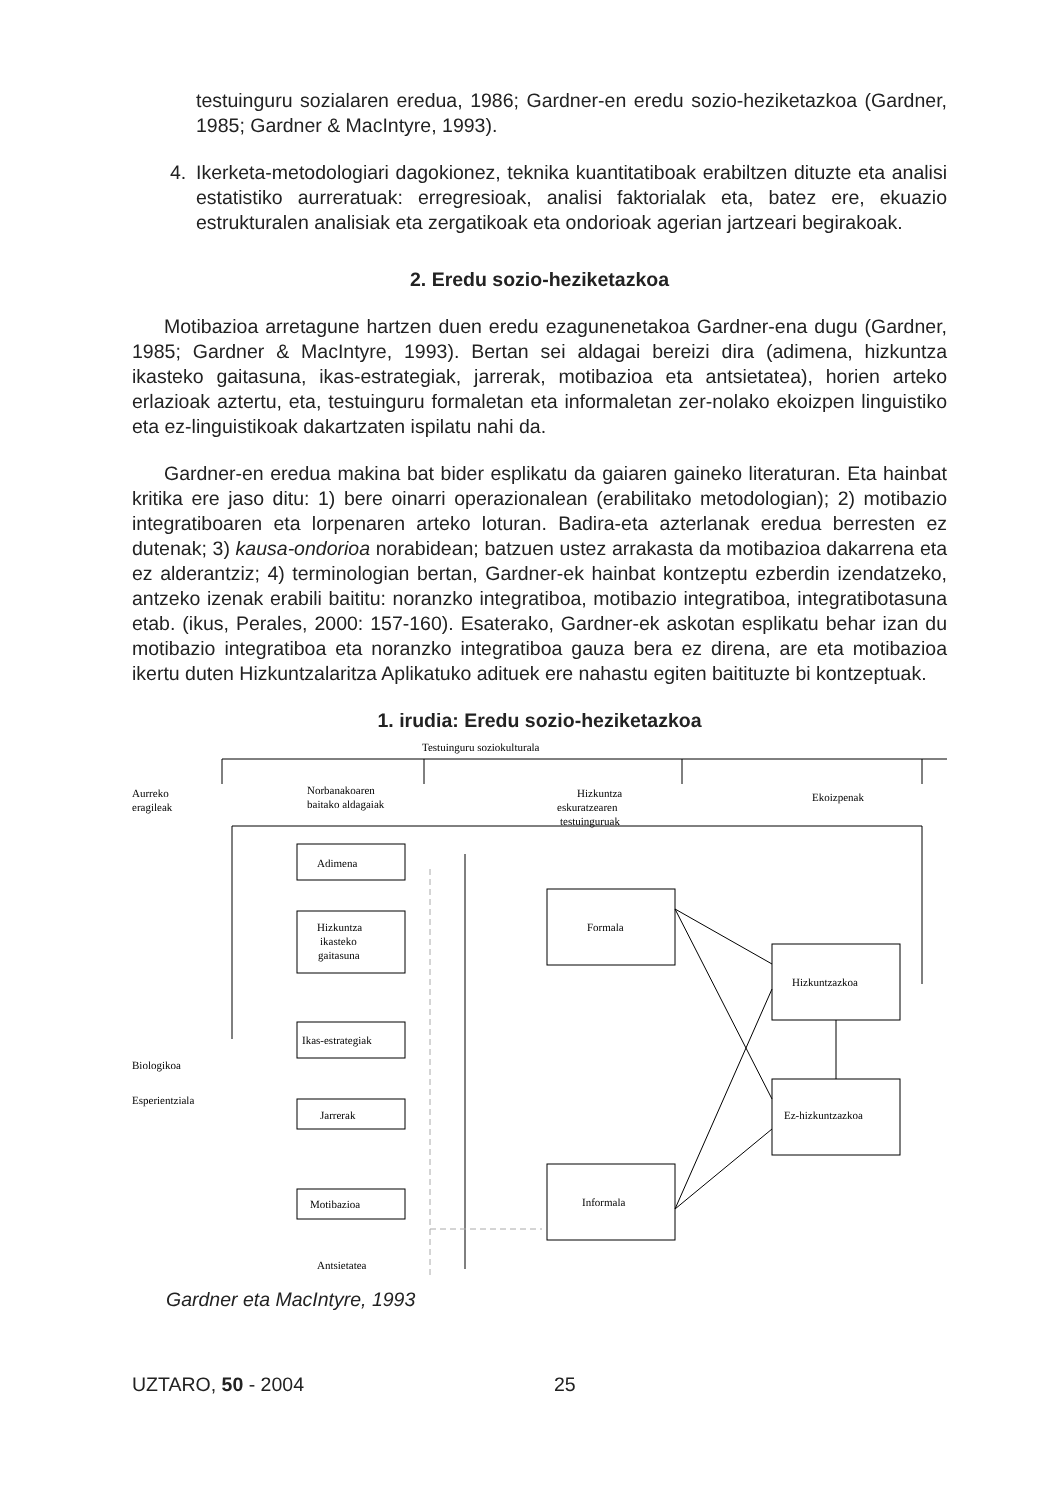testuinguru sozialaren eredua, 1986; Gardner-en eredu sozio-heziketazkoa (Gardner, 1985; Gardner & MacIntyre, 1993).
4. Ikerketa-metodologiari dagokionez, teknika kuantitatiboak erabiltzen dituzte eta analisi estatistiko aurreratuak: erregresioak, analisi faktorialak eta, batez ere, ekuazio estrukturalen analisiak eta zergatikoak eta ondorioak agerian jartzeari begirakoak.
2. Eredu sozio-heziketazkoa
Motibazioa arretagune hartzen duen eredu ezagunenetakoa Gardner-ena dugu (Gardner, 1985; Gardner & MacIntyre, 1993). Bertan sei aldagai bereizi dira (adimena, hizkuntza ikasteko gaitasuna, ikas-estrategiak, jarrerak, motibazioa eta antsietatea), horien arteko erlazioak aztertu, eta, testuinguru formaletan eta informaletan zer-nolako ekoizpen linguistiko eta ez-linguistikoak dakartzaten ispilatu nahi da.
Gardner-en eredua makina bat bider esplikatu da gaiaren gaineko literaturan. Eta hainbat kritika ere jaso ditu: 1) bere oinarri operazionalean (erabilitako metodologian); 2) motibazio integratiboaren eta lorpenaren arteko loturan. Badira-eta azterlanak eredua berresten ez dutenak; 3) kausa-ondorioa norabidean; batzuen ustez arrakasta da motibazioa dakarrena eta ez alderantziz; 4) terminologian bertan, Gardner-ek hainbat kontzeptu ezberdin izendatzeko, antzeko izenak erabili baititu: noranzko integratiboa, motibazio integratiboa, integratibotasuna etab. (ikus, Perales, 2000: 157-160). Esaterako, Gardner-ek askotan esplikatu behar izan du motibazio integratiboa eta noranzko integratiboa gauza bera ez direna, are eta motibazioa ikertu duten Hizkuntzalaritza Aplikatuko adituek ere nahastu egiten baitituzte bi kontzeptuak.
1. irudia: Eredu sozio-heziketazkoa
Testuinguru soziokulturala
Aurreko
eragileak
Norbanakoaren
baitako aldagaiak
Hizkuntza
eskuratzearen
testuinguruak
Ekoizpenak
Adimena
Hizkuntza
ikasteko
gaitasuna
Ikas-estrategiak
Formala
Hizkuntzazkoa
Biologikoa
Esperientziala
Ez-hizkuntzazkoa
Jarrerak
Motibazioa
Informala
Antsietatea
Gardner eta MacIntyre, 1993
UZTARO, 50 - 2004 25